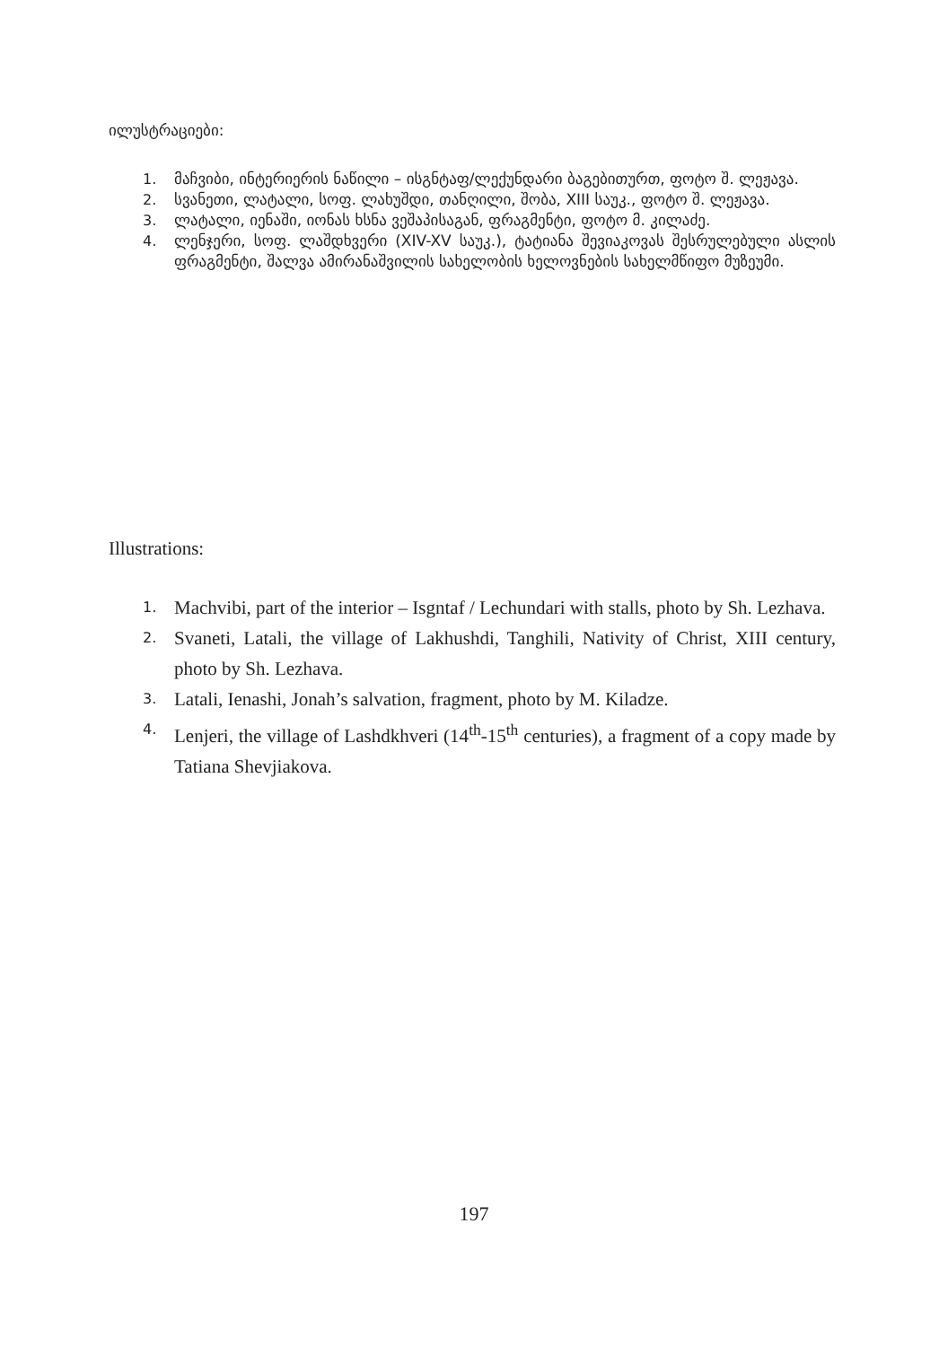ილუსტრაციები:
1. მაჩვიბი, ინტერიერის ნაწილი – ისგნტაფ/ლექუნდარი ბაგებითურთ, ფოტო შ. ლეჟავა.
2. სვანეთი, ლატალი, სოფ. ლახუშდი, თანღილი, შობა, XIII საუკ., ფოტო შ. ლეჟავა.
3. ლატალი, იენაში, იონას ხსნა ვეშაპისაგან, ფრაგმენტი, ფოტო მ. კილაძე.
4. ლენჯერი, სოფ. ლაშდხვერი (XIV-XV საუკ.), ტატიანა შევიაკოვას შესრულებული ასლის ფრაგმენტი, შალვა ამირანაშვილის სახელობის ხელოვნების სახელმწიფო მუზეუმი.
Illustrations:
1. Machvibi, part of the interior – Isgntaf / Lechundari with stalls, photo by Sh. Lezhava.
2. Svaneti, Latali, the village of Lakhushdi, Tanghili, Nativity of Christ, XIII century, photo by Sh. Lezhava.
3. Latali, Ienashi, Jonah’s salvation, fragment, photo by M. Kiladze.
4. Lenjeri, the village of Lashdkhveri (14<sup>th</sup>-15<sup>th</sup> centuries), a fragment of a copy made by Tatiana Shevjiakova.
197